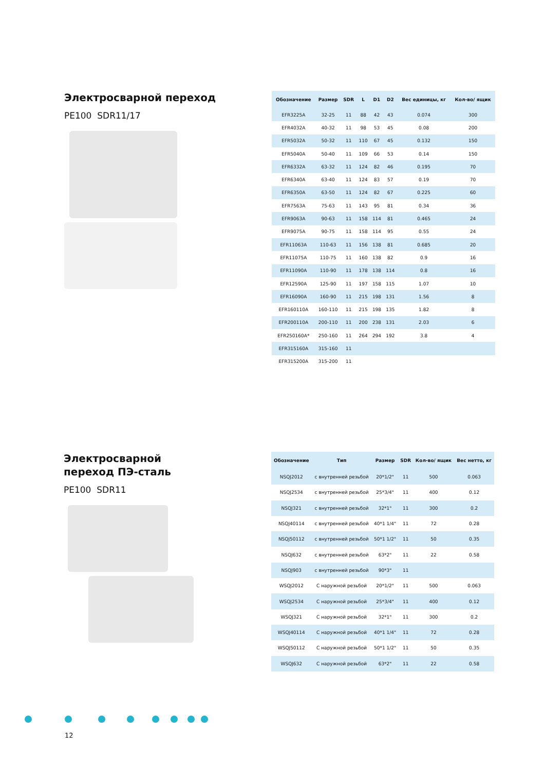Электросварной переход
PE100 SDR11/17
| Обозначение | Размер | SDR | L | D1 | D2 | Вес единицы, кг | Кол-во/ ящик |
| --- | --- | --- | --- | --- | --- | --- | --- |
| EFR3225A | 32-25 | 11 | 88 | 42 | 43 | 0.074 | 300 |
| EFR4032A | 40-32 | 11 | 98 | 53 | 45 | 0.08 | 200 |
| EFR5032A | 50-32 | 11 | 110 | 67 | 45 | 0.132 | 150 |
| EFR5040A | 50-40 | 11 | 109 | 66 | 53 | 0.14 | 150 |
| EFR6332A | 63-32 | 11 | 124 | 82 | 46 | 0.195 | 70 |
| EFR6340A | 63-40 | 11 | 124 | 83 | 57 | 0.19 | 70 |
| EFR6350A | 63-50 | 11 | 124 | 82 | 67 | 0.225 | 60 |
| EFR7563A | 75-63 | 11 | 143 | 95 | 81 | 0.34 | 36 |
| EFR9063A | 90-63 | 11 | 158 | 114 | 81 | 0.465 | 24 |
| EFR9075A | 90-75 | 11 | 158 | 114 | 95 | 0.55 | 24 |
| EFR11063A | 110-63 | 11 | 156 | 138 | 81 | 0.685 | 20 |
| EFR11075A | 110-75 | 11 | 160 | 138 | 82 | 0.9 | 16 |
| EFR11090A | 110-90 | 11 | 178 | 138 | 114 | 0.8 | 16 |
| EFR12590A | 125-90 | 11 | 197 | 158 | 115 | 1.07 | 10 |
| EFR16090A | 160-90 | 11 | 215 | 198 | 131 | 1.56 | 8 |
| EFR160110A | 160-110 | 11 | 215 | 198 | 135 | 1.82 | 8 |
| EFR200110A | 200-110 | 11 | 200 | 238 | 131 | 2.03 | 6 |
| EFR250160A* | 250-160 | 11 | 264 | 294 | 192 | 3.8 | 4 |
| EFR315160A | 315-160 | 11 | | | | | |
| EFR315200A | 315-200 | 11 | | | | | |
Электросварной
переход ПЭ-сталь
PE100 SDR11
| Обозначение | Тип | Размер | SDR | Кол-во/ ящик | Вес нетто, кг |
| --- | --- | --- | --- | --- | --- |
| NSQJ2012 | с внутренней резьбой | 20*1/2" | 11 | 500 | 0.063 |
| NSQJ2534 | с внутренней резьбой | 25*3/4" | 11 | 400 | 0.12 |
| NSQJ321 | с внутренней резьбой | 32*1" | 11 | 300 | 0.2 |
| NSQJ40114 | с внутренней резьбой | 40*1 1/4" | 11 | 72 | 0.28 |
| NSQJ50112 | с внутренней резьбой | 50*1 1/2" | 11 | 50 | 0.35 |
| NSQJ632 | с внутренней резьбой | 63*2" | 11 | 22 | 0.58 |
| NSQJ903 | с внутренней резьбой | 90*3" | 11 | | |
| WSQJ2012 | С наружной резьбой | 20*1/2" | 11 | 500 | 0.063 |
| WSQJ2534 | С наружной резьбой | 25*3/4" | 11 | 400 | 0.12 |
| WSQJ321 | С наружной резьбой | 32*1" | 11 | 300 | 0.2 |
| WSQJ40114 | С наружной резьбой | 40*1 1/4" | 11 | 72 | 0.28 |
| WSQJ50112 | С наружной резьбой | 50*1 1/2" | 11 | 50 | 0.35 |
| WSQJ632 | С наружной резьбой | 63*2" | 11 | 22 | 0.58 |
12